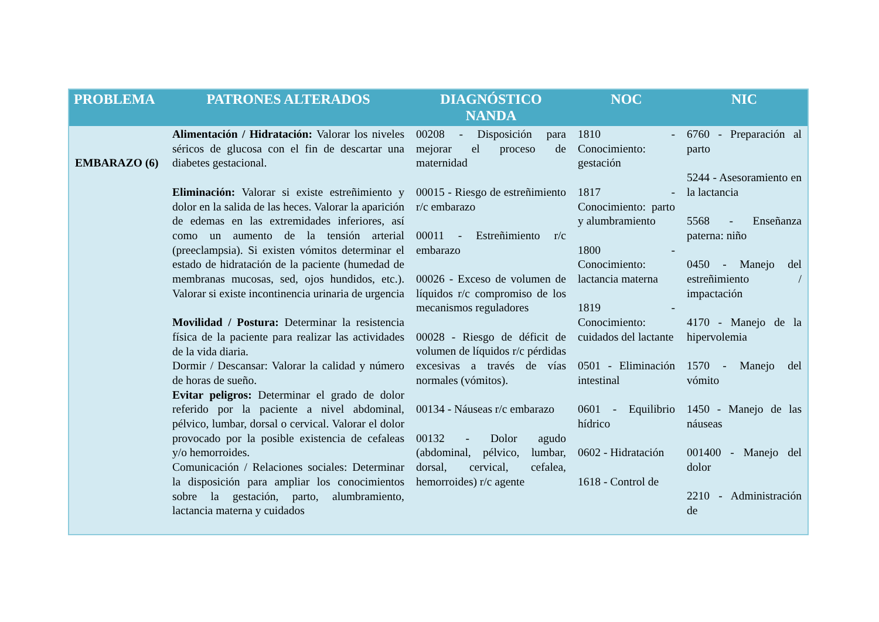| PROBLEMA | PATRONES ALTERADOS | DIAGNÓSTICO NANDA | NOC | NIC |
| --- | --- | --- | --- | --- |
| EMBARAZO (6) | Alimentación / Hidratación: Valorar los niveles séricos de glucosa con el fin de descartar una diabetes gestacional. Eliminación: Valorar si existe estreñimiento y dolor en la salida de las heces. Valorar la aparición de edemas en las extremidades inferiores, así como un aumento de la tensión arterial (preeclampsia). Si existen vómitos determinar el estado de hidratación de la paciente (humedad de membranas mucosas, sed, ojos hundidos, etc.). Valorar si existe incontinencia urinaria de urgencia Movilidad / Postura: Determinar la resistencia física de la paciente para realizar las actividades de la vida diaria. Dormir / Descansar: Valorar la calidad y número de horas de sueño. Evitar peligros: Determinar el grado de dolor referido por la paciente a nivel abdominal, pélvico, lumbar, dorsal o cervical. Valorar el dolor provocado por la posible existencia de cefaleas y/o hemorroides. Comunicación / Relaciones sociales: Determinar la disposición para ampliar los conocimientos sobre la gestación, parto, alumbramiento, lactancia materna y cuidados | 00208 - Disposición para mejorar el proceso de maternidad 00015 - Riesgo de estreñimiento r/c embarazo 00011 - Estreñimiento r/c embarazo 00026 - Exceso de volumen de líquidos r/c compromiso de los mecanismos reguladores 00028 - Riesgo de déficit de volumen de líquidos r/c pérdidas excesivas a través de vías normales (vómitos). 00134 - Náuseas r/c embarazo 00132 - Dolor agudo (abdominal, pélvico, lumbar, dorsal, cervical, cefalea, hemorroides) r/c agente | 1810 - Conocimiento: gestación 1817 - Conocimiento: parto y alumbramiento 1800 - Conocimiento: lactancia materna 1819 - Conocimiento: cuidados del lactante 0501 - Eliminación intestinal 0601 - Equilibrio hídrico 0602 - Hidratación 1618 - Control de | 6760 - Preparación al parto 5244 - Asesoramiento en la lactancia 5568 - Enseñanza paterna: niño 0450 - Manejo del estreñimiento / impactación 4170 - Manejo de la hipervolemia 1570 - Manejo del vómito 1450 - Manejo de las náuseas 001400 - Manejo del dolor 2210 - Administración de |